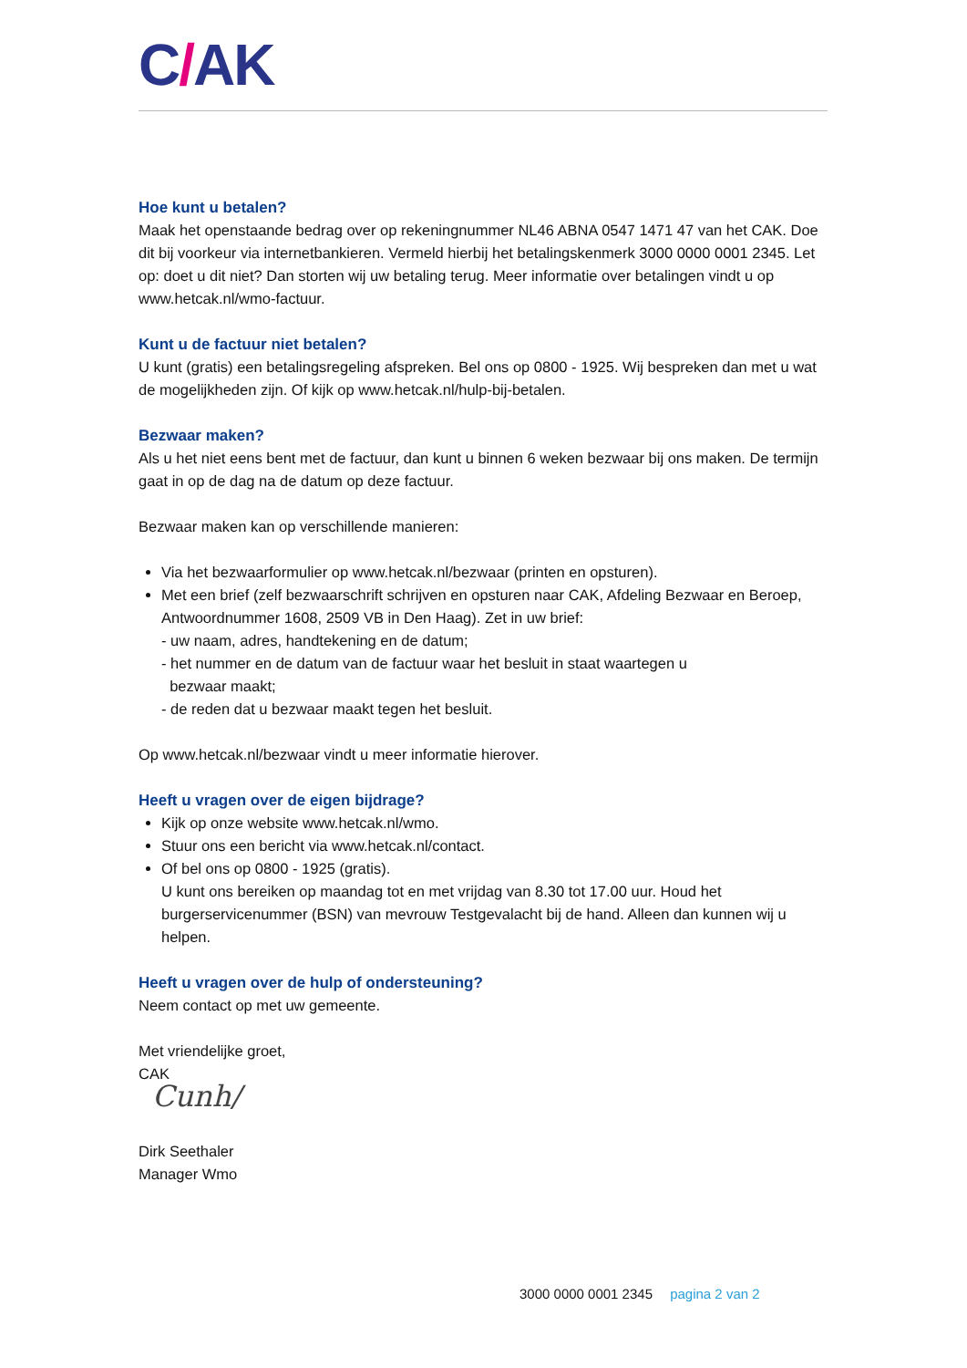C/AK
Hoe kunt u betalen?
Maak het openstaande bedrag over op rekeningnummer NL46 ABNA 0547 1471 47 van het CAK. Doe dit bij voorkeur via internetbankieren. Vermeld hierbij het betalingskenmerk 3000 0000 0001 2345. Let op: doet u dit niet? Dan storten wij uw betaling terug. Meer informatie over betalingen vindt u op www.hetcak.nl/wmo-factuur.
Kunt u de factuur niet betalen?
U kunt (gratis) een betalingsregeling afspreken. Bel ons op 0800 - 1925. Wij bespreken dan met u wat de mogelijkheden zijn. Of kijk op www.hetcak.nl/hulp-bij-betalen.
Bezwaar maken?
Als u het niet eens bent met de factuur, dan kunt u binnen 6 weken bezwaar bij ons maken. De termijn gaat in op de dag na de datum op deze factuur.
Bezwaar maken kan op verschillende manieren:
Via het bezwaarformulier op www.hetcak.nl/bezwaar (printen en opsturen).
Met een brief (zelf bezwaarschrift schrijven en opsturen naar CAK, Afdeling Bezwaar en Beroep, Antwoordnummer 1608, 2509 VB in Den Haag). Zet in uw brief:
- uw naam, adres, handtekening en de datum;
- het nummer en de datum van de factuur waar het besluit in staat waartegen u
bezwaar maakt;
- de reden dat u bezwaar maakt tegen het besluit.
Op www.hetcak.nl/bezwaar vindt u meer informatie hierover.
Heeft u vragen over de eigen bijdrage?
Kijk op onze website www.hetcak.nl/wmo.
Stuur ons een bericht via www.hetcak.nl/contact.
Of bel ons op 0800 - 1925 (gratis).
U kunt ons bereiken op maandag tot en met vrijdag van 8.30 tot 17.00 uur. Houd het burgerservicenummer (BSN) van mevrouw Testgevalacht bij de hand. Alleen dan kunnen wij u helpen.
Heeft u vragen over de hulp of ondersteuning?
Neem contact op met uw gemeente.
Met vriendelijke groet,
CAK
Cunh/
Dirk Seethaler
Manager Wmo
3000 0000 0001 2345 pagina 2 van 2